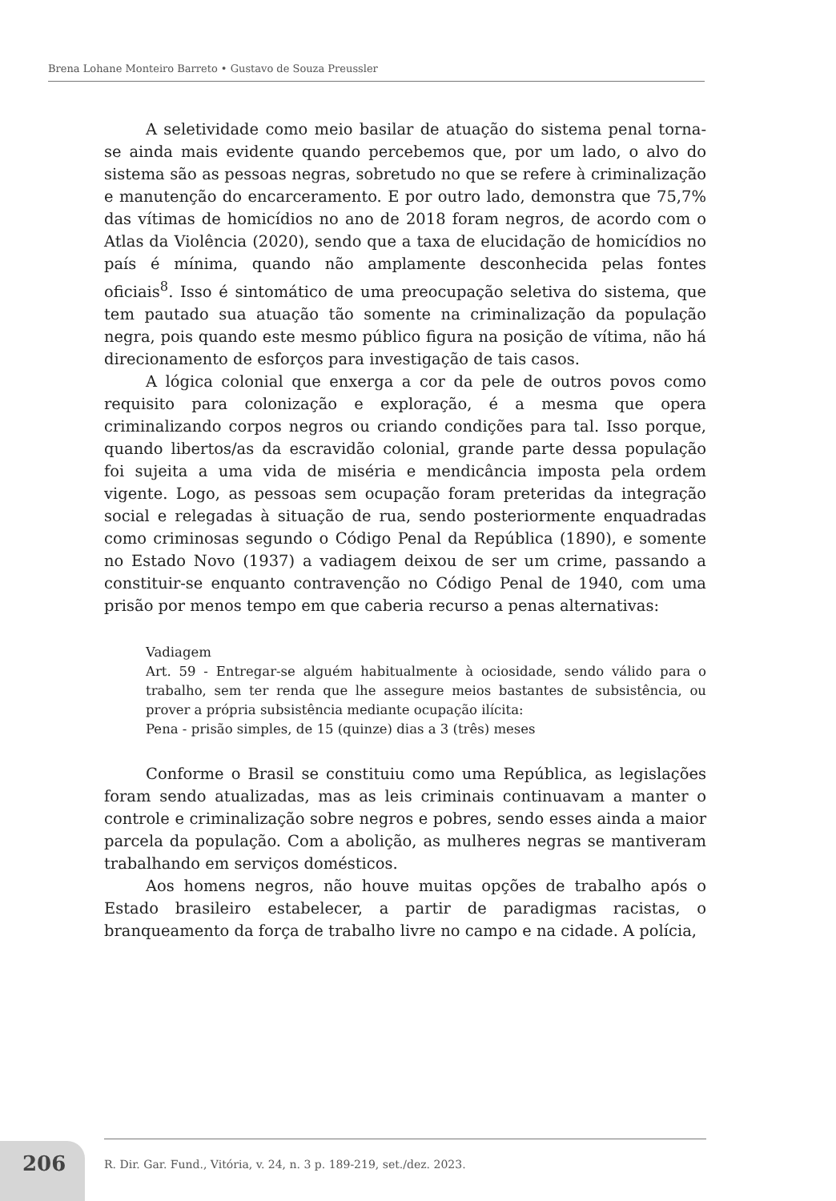Brena Lohane Monteiro Barreto • Gustavo de Souza Preussler
A seletividade como meio basilar de atuação do sistema penal torna-se ainda mais evidente quando percebemos que, por um lado, o alvo do sistema são as pessoas negras, sobretudo no que se refere à criminalização e manutenção do encarceramento. E por outro lado, demonstra que 75,7% das vítimas de homicídios no ano de 2018 foram negros, de acordo com o Atlas da Violência (2020), sendo que a taxa de elucidação de homicídios no país é mínima, quando não amplamente desconhecida pelas fontes oficiais<sup>8</sup>. Isso é sintomático de uma preocupação seletiva do sistema, que tem pautado sua atuação tão somente na criminalização da população negra, pois quando este mesmo público figura na posição de vítima, não há direcionamento de esforços para investigação de tais casos.
A lógica colonial que enxerga a cor da pele de outros povos como requisito para colonização e exploração, é a mesma que opera criminalizando corpos negros ou criando condições para tal. Isso porque, quando libertos/as da escravidão colonial, grande parte dessa população foi sujeita a uma vida de miséria e mendicância imposta pela ordem vigente. Logo, as pessoas sem ocupação foram preteridas da integração social e relegadas à situação de rua, sendo posteriormente enquadradas como criminosas segundo o Código Penal da República (1890), e somente no Estado Novo (1937) a vadiagem deixou de ser um crime, passando a constituir-se enquanto contravenção no Código Penal de 1940, com uma prisão por menos tempo em que caberia recurso a penas alternativas:
Vadiagem
Art. 59 - Entregar-se alguém habitualmente à ociosidade, sendo válido para o trabalho, sem ter renda que lhe assegure meios bastantes de subsistência, ou prover a própria subsistência mediante ocupação ilícita:
Pena - prisão simples, de 15 (quinze) dias a 3 (três) meses
Conforme o Brasil se constituiu como uma República, as legislações foram sendo atualizadas, mas as leis criminais continuavam a manter o controle e criminalização sobre negros e pobres, sendo esses ainda a maior parcela da população. Com a abolição, as mulheres negras se mantiveram trabalhando em serviços domésticos.
Aos homens negros, não houve muitas opções de trabalho após o Estado brasileiro estabelecer, a partir de paradigmas racistas, o branqueamento da força de trabalho livre no campo e na cidade. A polícia,
206
R. Dir. Gar. Fund., Vitória, v. 24, n. 3 p. 189-219, set./dez. 2023.